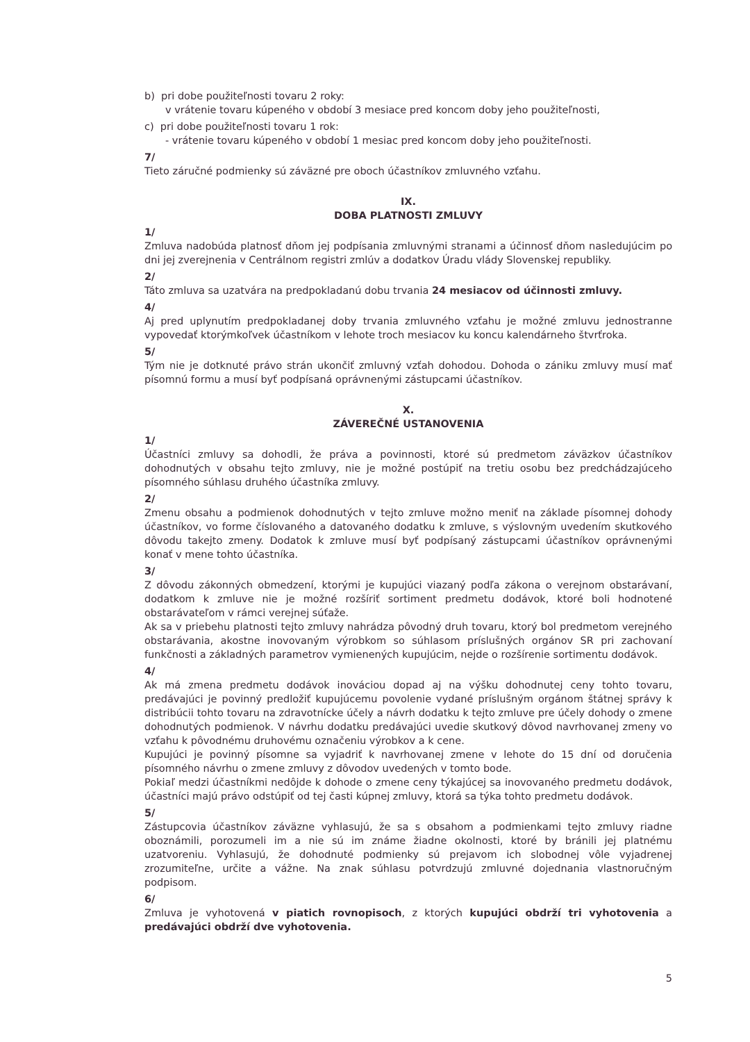b) pri dobe použiteľnosti tovaru 2 roky:
v vrátenie tovaru kúpeného v období 3 mesiace pred koncom doby jeho použiteľnosti,
c) pri dobe použiteľnosti tovaru 1 rok:
- vrátenie tovaru kúpeného v období 1 mesiac pred koncom doby jeho použiteľnosti.
7/
Tieto záručné podmienky sú záväzné pre oboch účastníkov zmluvného vzťahu.
IX.
DOBA PLATNOSTI ZMLUVY
1/
Zmluva nadobúda platnosť dňom jej podpísania zmluvnými stranami a účinnosť dňom nasledujúcim po dni jej zverejnenia v Centrálnom registri zmlúv a dodatkov Úradu vlády Slovenskej republiky.
2/
Táto zmluva sa uzatvára na predpokladanú dobu trvania 24 mesiacov od účinnosti zmluvy.
4/
Aj pred uplynutím predpokladanej doby trvania zmluvného vzťahu je možné zmluvu jednostranne vypovedať ktorýmkoľvek účastníkom v lehote troch mesiacov ku koncu kalendárneho štvrťroka.
5/
Tým nie je dotknuté právo strán ukončiť zmluvný vzťah dohodou. Dohoda o zániku zmluvy musí mať písomnú formu a musí byť podpísaná oprávnenými zástupcami účastníkov.
X.
ZÁVEREČNÉ USTANOVENIA
1/
Účastníci zmluvy sa dohodli, že práva a povinnosti, ktoré sú predmetom záväzkov účastníkov dohodnutých v obsahu tejto zmluvy, nie je možné postúpiť na tretiu osobu bez predchádzajúceho písomného súhlasu druhého účastníka zmluvy.
2/
Zmenu obsahu a podmienok dohodnutých v tejto zmluve možno meniť na základe písomnej dohody účastníkov, vo forme číslovaného a datovaného dodatku k zmluve, s výslovným uvedením skutkového dôvodu takejto zmeny. Dodatok k zmluve musí byť podpísaný zástupcami účastníkov oprávnenými konať v mene tohto účastníka.
3/
Z dôvodu zákonných obmedzení, ktorými je kupujúci viazaný podľa zákona o verejnom obstarávaní, dodatkom k zmluve nie je možné rozšíriť sortiment predmetu dodávok, ktoré boli hodnotené obstarávateľom v rámci verejnej súťaže.
Ak sa v priebehu platnosti tejto zmluvy nahrádza pôvodný druh tovaru, ktorý bol predmetom verejného obstarávania, akostne inovovaným výrobkom so súhlasom príslušných orgánov SR pri zachovaní funkčnosti a základných parametrov vymienených kupujúcim, nejde o rozšírenie sortimentu dodávok.
4/
Ak má zmena predmetu dodávok inováciou dopad aj na výšku dohodnutej ceny tohto tovaru, predávajúci je povinný predložiť kupujúcemu povolenie vydané príslušným orgánom štátnej správy k distribúcii tohto tovaru na zdravotnícke účely a návrh dodatku k tejto zmluve pre účely dohody o zmene dohodnutých podmienok. V návrhu dodatku predávajúci uvedie skutkový dôvod navrhovanej zmeny vo vzťahu k pôvodnému druhovému označeniu výrobkov a k cene.
Kupujúci je povinný písomne sa vyjadriť k navrhovanej zmene v lehote do 15 dní od doručenia písomného návrhu o zmene zmluvy z dôvodov uvedených v tomto bode.
Pokiaľ medzi účastníkmi nedôjde k dohode o zmene ceny týkajúcej sa inovovaného predmetu dodávok, účastníci majú právo odstúpiť od tej časti kúpnej zmluvy, ktorá sa týka tohto predmetu dodávok.
5/
Zástupcovia účastníkov záväzne vyhlasujú, že sa s obsahom a podmienkami tejto zmluvy riadne oboznámili, porozumeli im a nie sú im známe žiadne okolnosti, ktoré by bránili jej platnému uzatvoreniu. Vyhlasujú, že dohodnuté podmienky sú prejavom ich slobodnej vôle vyjadrenej zrozumiteľne, určite a vážne. Na znak súhlasu potvrdzujú zmluvné dojednania vlastnoručným podpisom.
6/
Zmluva je vyhotovená v piatich rovnopisoch, z ktorých kupujúci obdrží tri vyhotovenia a predávajúci obdrží dve vyhotovenia.
5